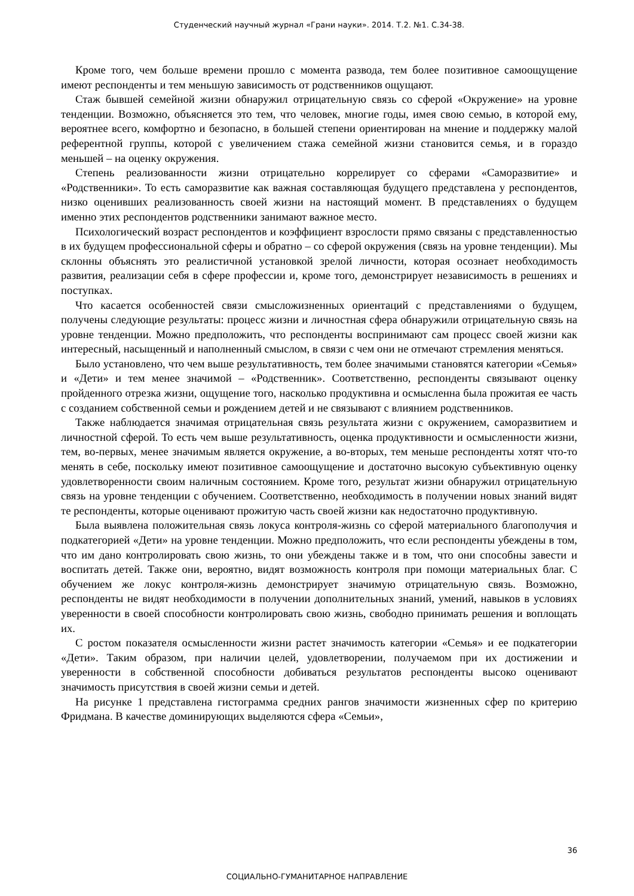Студенческий научный журнал «Грани науки». 2014. Т.2. №1. С.34-38.
Кроме того, чем больше времени прошло с момента развода, тем более позитивное самоощущение имеют респонденты и тем меньшую зависимость от родственников ощущают.
Стаж бывшей семейной жизни обнаружил отрицательную связь со сферой «Окружение» на уровне тенденции. Возможно, объясняется это тем, что человек, многие годы, имея свою семью, в которой ему, вероятнее всего, комфортно и безопасно, в большей степени ориентирован на мнение и поддержку малой референтной группы, которой с увеличением стажа семейной жизни становится семья, и в гораздо меньшей – на оценку окружения.
Степень реализованности жизни отрицательно коррелирует со сферами «Саморазвитие» и «Родственники». То есть саморазвитие как важная составляющая будущего представлена у респондентов, низко оценивших реализованность своей жизни на настоящий момент. В представлениях о будущем именно этих респондентов родственники занимают важное место.
Психологический возраст респондентов и коэффициент взрослости прямо связаны с представленностью в их будущем профессиональной сферы и обратно – со сферой окружения (связь на уровне тенденции). Мы склонны объяснять это реалистичной установкой зрелой личности, которая осознает необходимость развития, реализации себя в сфере профессии и, кроме того, демонстрирует независимость в решениях и поступках.
Что касается особенностей связи смысложизненных ориентаций с представлениями о будущем, получены следующие результаты: процесс жизни и личностная сфера обнаружили отрицательную связь на уровне тенденции. Можно предположить, что респонденты воспринимают сам процесс своей жизни как интересный, насыщенный и наполненный смыслом, в связи с чем они не отмечают стремления меняться.
Было установлено, что чем выше результативность, тем более значимыми становятся категории «Семья» и «Дети» и тем менее значимой – «Родственник». Соответственно, респонденты связывают оценку пройденного отрезка жизни, ощущение того, насколько продуктивна и осмысленна была прожитая ее часть с созданием собственной семьи и рождением детей и не связывают с влиянием родственников.
Также наблюдается значимая отрицательная связь результата жизни с окружением, саморазвитием и личностной сферой. То есть чем выше результативность, оценка продуктивности и осмысленности жизни, тем, во-первых, менее значимым является окружение, а во-вторых, тем меньше респонденты хотят что-то менять в себе, поскольку имеют позитивное самоощущение и достаточно высокую субъективную оценку удовлетворенности своим наличным состоянием. Кроме того, результат жизни обнаружил отрицательную связь на уровне тенденции с обучением. Соответственно, необходимость в получении новых знаний видят те респонденты, которые оценивают прожитую часть своей жизни как недостаточно продуктивную.
Была выявлена положительная связь локуса контроля-жизнь со сферой материального благополучия и подкатегорией «Дети» на уровне тенденции. Можно предположить, что если респонденты убеждены в том, что им дано контролировать свою жизнь, то они убеждены также и в том, что они способны завести и воспитать детей. Также они, вероятно, видят возможность контроля при помощи материальных благ. С обучением же локус контроля-жизнь демонстрирует значимую отрицательную связь. Возможно, респонденты не видят необходимости в получении дополнительных знаний, умений, навыков в условиях уверенности в своей способности контролировать свою жизнь, свободно принимать решения и воплощать их.
С ростом показателя осмысленности жизни растет значимость категории «Семья» и ее подкатегории «Дети». Таким образом, при наличии целей, удовлетворении, получаемом при их достижении и уверенности в собственной способности добиваться результатов респонденты высоко оценивают значимость присутствия в своей жизни семьи и детей.
На рисунке 1 представлена гистограмма средних рангов значимости жизненных сфер по критерию Фридмана. В качестве доминирующих выделяются сфера «Семьи»,
36
СОЦИАЛЬНО-ГУМАНИТАРНОЕ НАПРАВЛЕНИЕ